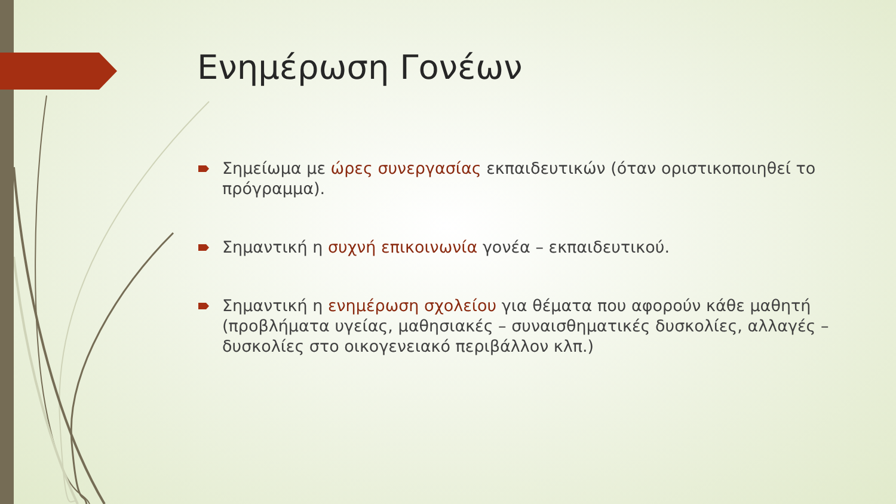Ενημέρωση Γονέων
Σημείωμα με ώρες συνεργασίας εκπαιδευτικών (όταν οριστικοποιηθεί το πρόγραμμα).
Σημαντική η συχνή επικοινωνία γονέα – εκπαιδευτικού.
Σημαντική η ενημέρωση σχολείου για θέματα που αφορούν κάθε μαθητή (προβλήματα υγείας, μαθησιακές – συναισθηματικές δυσκολίες, αλλαγές – δυσκολίες στο οικογενειακό περιβάλλον κλπ.)